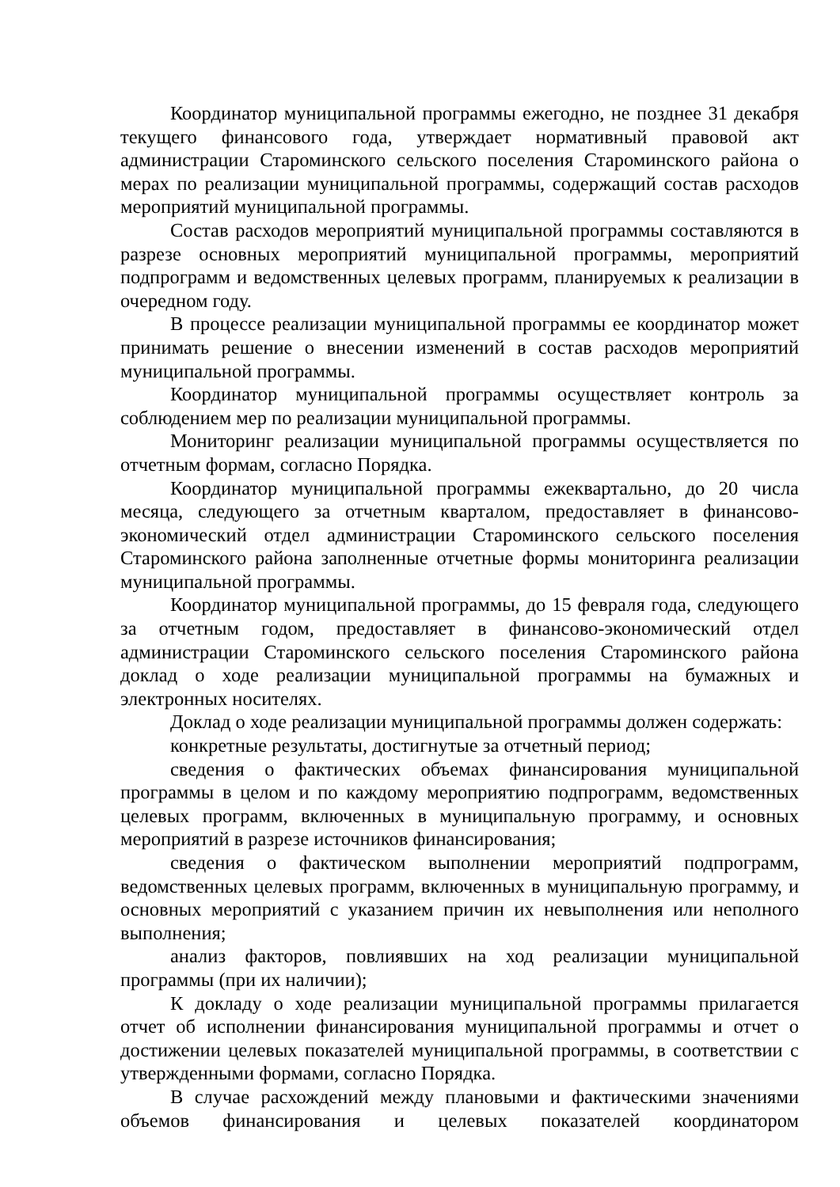Координатор муниципальной программы ежегодно, не позднее 31 декабря текущего финансового года, утверждает нормативный правовой акт администрации Староминского сельского поселения Староминского района о мерах по реализации муниципальной программы, содержащий состав расходов мероприятий муниципальной программы.
Состав расходов мероприятий муниципальной программы составляются в разрезе основных мероприятий муниципальной программы, мероприятий подпрограмм и ведомственных целевых программ, планируемых к реализации в очередном году.
В процессе реализации муниципальной программы ее координатор может принимать решение о внесении изменений в состав расходов мероприятий муниципальной программы.
Координатор муниципальной программы осуществляет контроль за соблюдением мер по реализации муниципальной программы.
Мониторинг реализации муниципальной программы осуществляется по отчетным формам, согласно Порядка.
Координатор муниципальной программы ежеквартально, до 20 числа месяца, следующего за отчетным кварталом, предоставляет в финансово-экономический отдел администрации Староминского сельского поселения Староминского района заполненные отчетные формы мониторинга реализации муниципальной программы.
Координатор муниципальной программы, до 15 февраля года, следующего за отчетным годом, предоставляет в финансово-экономический отдел администрации Староминского сельского поселения Староминского района доклад о ходе реализации муниципальной программы на бумажных и электронных носителях.
Доклад о ходе реализации муниципальной программы должен содержать:
конкретные результаты, достигнутые за отчетный период;
сведения о фактических объемах финансирования муниципальной программы в целом и по каждому мероприятию подпрограмм, ведомственных целевых программ, включенных в муниципальную программу, и основных мероприятий в разрезе источников финансирования;
сведения о фактическом выполнении мероприятий подпрограмм, ведомственных целевых программ, включенных в муниципальную программу, и основных мероприятий с указанием причин их невыполнения или неполного выполнения;
анализ факторов, повлиявших на ход реализации муниципальной программы (при их наличии);
К докладу о ходе реализации муниципальной программы прилагается отчет об исполнении финансирования муниципальной программы и отчет о достижении целевых показателей муниципальной программы, в соответствии с утвержденными формами, согласно Порядка.
В случае расхождений между плановыми и фактическими значениями объемов финансирования и целевых показателей координатором